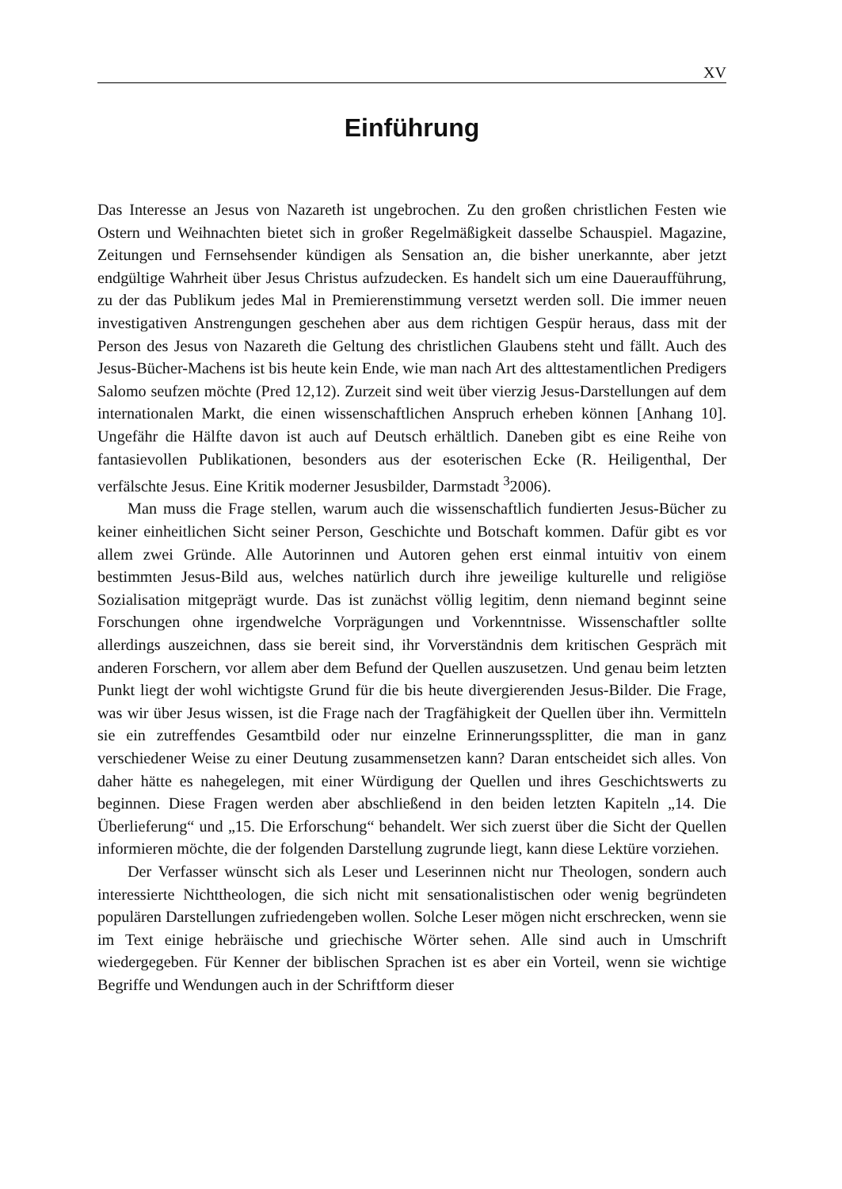XV
Einführung
Das Interesse an Jesus von Nazareth ist ungebrochen. Zu den großen christlichen Festen wie Ostern und Weihnachten bietet sich in großer Regelmäßigkeit dasselbe Schauspiel. Magazine, Zeitungen und Fernsehsender kündigen als Sensation an, die bisher unerkannte, aber jetzt endgültige Wahrheit über Jesus Christus aufzudecken. Es handelt sich um eine Daueraufführung, zu der das Publikum jedes Mal in Premierenstimmung versetzt werden soll. Die immer neuen investigativen Anstrengungen geschehen aber aus dem richtigen Gespür heraus, dass mit der Person des Jesus von Nazareth die Geltung des christlichen Glaubens steht und fällt. Auch des Jesus-Bücher-Machens ist bis heute kein Ende, wie man nach Art des alttestamentlichen Predigers Salomo seufzen möchte (Pred 12,12). Zurzeit sind weit über vierzig Jesus-Darstellungen auf dem internationalen Markt, die einen wissenschaftlichen Anspruch erheben können [Anhang 10]. Ungefähr die Hälfte davon ist auch auf Deutsch erhältlich. Daneben gibt es eine Reihe von fantasievollen Publikationen, besonders aus der esoterischen Ecke (R. Heiligenthal, Der verfälschte Jesus. Eine Kritik moderner Jesusbilder, Darmstadt <sup>3</sup>2006).
Man muss die Frage stellen, warum auch die wissenschaftlich fundierten Jesus-Bücher zu keiner einheitlichen Sicht seiner Person, Geschichte und Botschaft kommen. Dafür gibt es vor allem zwei Gründe. Alle Autorinnen und Autoren gehen erst einmal intuitiv von einem bestimmten Jesus-Bild aus, welches natürlich durch ihre jeweilige kulturelle und religiöse Sozialisation mitgeprägt wurde. Das ist zunächst völlig legitim, denn niemand beginnt seine Forschungen ohne irgendwelche Vorprägungen und Vorkenntnisse. Wissenschaftler sollte allerdings auszeichnen, dass sie bereit sind, ihr Vorverständnis dem kritischen Gespräch mit anderen Forschern, vor allem aber dem Befund der Quellen auszusetzen. Und genau beim letzten Punkt liegt der wohl wichtigste Grund für die bis heute divergierenden Jesus-Bilder. Die Frage, was wir über Jesus wissen, ist die Frage nach der Tragfähigkeit der Quellen über ihn. Vermitteln sie ein zutreffendes Gesamtbild oder nur einzelne Erinnerungssplitter, die man in ganz verschiedener Weise zu einer Deutung zusammensetzen kann? Daran entscheidet sich alles. Von daher hätte es nahegelegen, mit einer Würdigung der Quellen und ihres Geschichtswerts zu beginnen. Diese Fragen werden aber abschließend in den beiden letzten Kapiteln „14. Die Überlieferung“ und „15. Die Erforschung“ behandelt. Wer sich zuerst über die Sicht der Quellen informieren möchte, die der folgenden Darstellung zugrunde liegt, kann diese Lektüre vorziehen.
Der Verfasser wünscht sich als Leser und Leserinnen nicht nur Theologen, sondern auch interessierte Nichttheologen, die sich nicht mit sensationalistischen oder wenig begründeten populären Darstellungen zufriedengeben wollen. Solche Leser mögen nicht erschrecken, wenn sie im Text einige hebräische und griechische Wörter sehen. Alle sind auch in Umschrift wiedergegeben. Für Kenner der biblischen Sprachen ist es aber ein Vorteil, wenn sie wichtige Begriffe und Wendungen auch in der Schriftform dieser